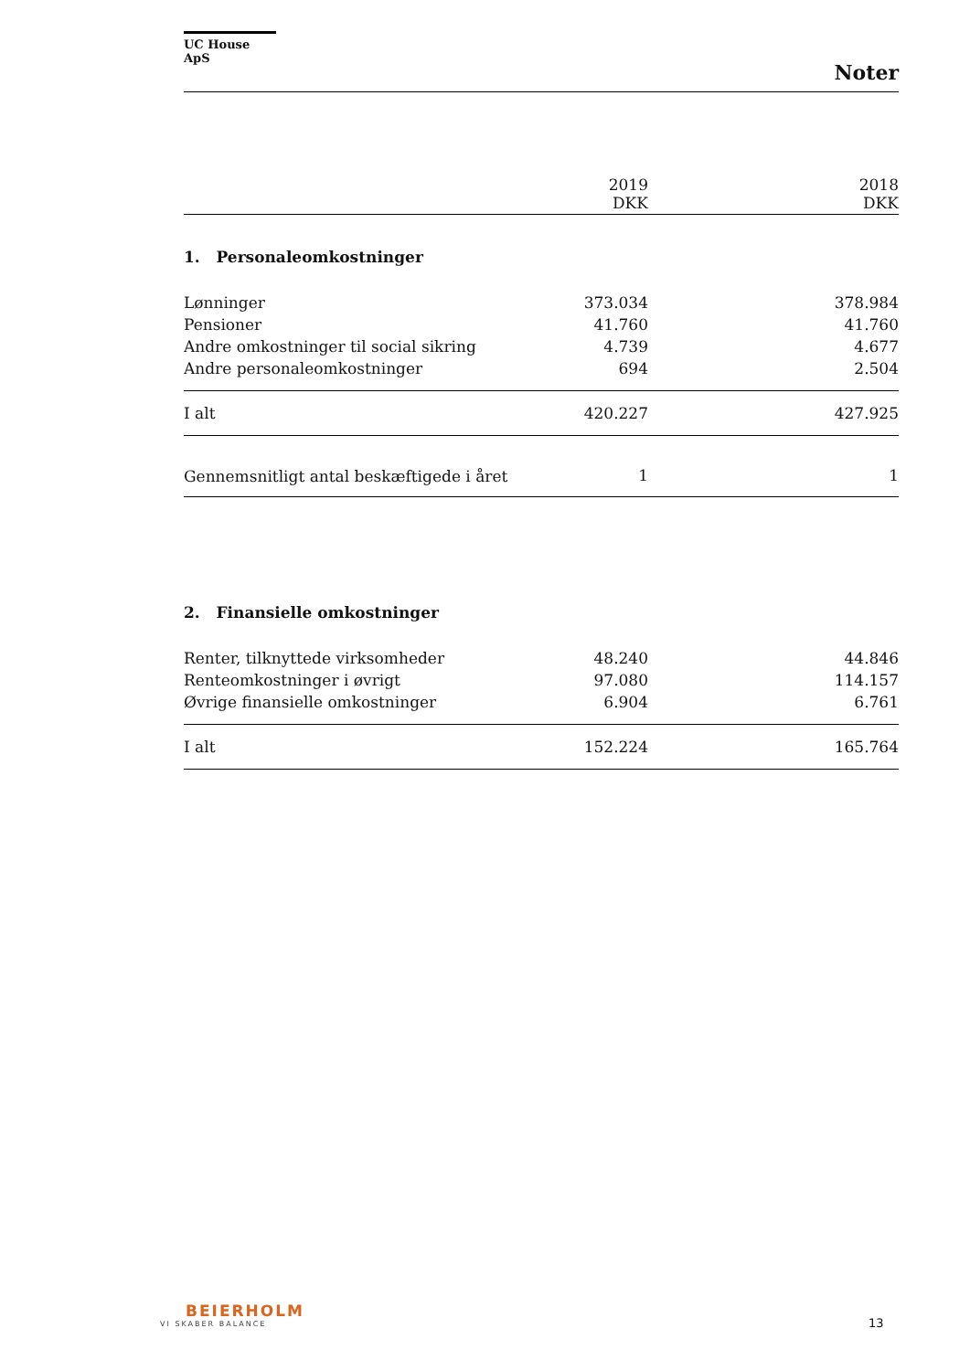UC House ApS
Noter
| | 2019 DKK | | 2018 DKK |
| --- | --- | --- | --- |
| 1. Personaleomkostninger | | | |
| Lønninger | 373.034 | | 378.984 |
| Pensioner | 41.760 | | 41.760 |
| Andre omkostninger til social sikring | 4.739 | | 4.677 |
| Andre personaleomkostninger | 694 | | 2.504 |
| I alt | 420.227 | | 427.925 |
| Gennemsnitligt antal beskæftigede i året | 1 | | 1 |
| 2. Finansielle omkostninger | | | |
| Renter, tilknyttede virksomheder | 48.240 | | 44.846 |
| Renteomkostninger i øvrigt | 97.080 | | 114.157 |
| Øvrige finansielle omkostninger | 6.904 | | 6.761 |
| I alt | 152.224 | | 165.764 |
BEIERHOLM
VI SKABER BALANCE
13